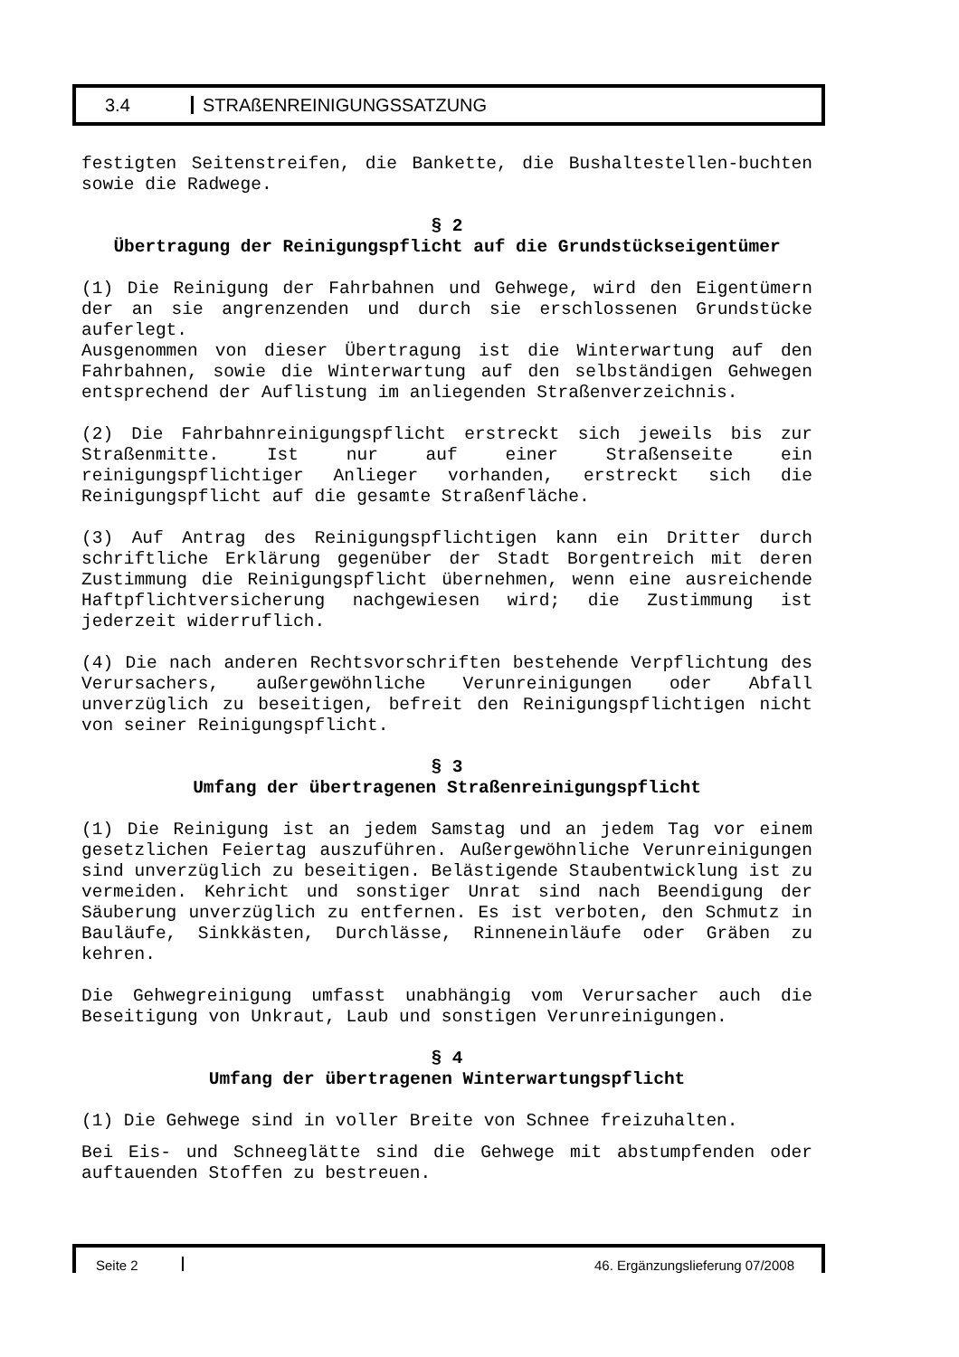3.4 STRAßENREINIGUNGSSATZUNG
festigten Seitenstreifen, die Bankette, die Bushaltestellen-buchten sowie die Radwege.
§ 2
Übertragung der Reinigungspflicht auf die Grundstückseigentümer
(1) Die Reinigung der Fahrbahnen und Gehwege, wird den Eigentümern der an sie angrenzenden und durch sie erschlossenen Grundstücke auferlegt.
Ausgenommen von dieser Übertragung ist die Winterwartung auf den Fahrbahnen, sowie die Winterwartung auf den selbständigen Gehwegen entsprechend der Auflistung im anliegenden Straßenverzeichnis.
(2) Die Fahrbahnreinigungspflicht erstreckt sich jeweils bis zur Straßenmitte. Ist nur auf einer Straßenseite ein reinigungspflichtiger Anlieger vorhanden, erstreckt sich die Reinigungspflicht auf die gesamte Straßenfläche.
(3) Auf Antrag des Reinigungspflichtigen kann ein Dritter durch schriftliche Erklärung gegenüber der Stadt Borgentreich mit deren Zustimmung die Reinigungspflicht übernehmen, wenn eine ausreichende Haftpflichtversicherung nachgewiesen wird; die Zustimmung ist jederzeit widerruflich.
(4) Die nach anderen Rechtsvorschriften bestehende Verpflichtung des Verursachers, außergewöhnliche Verunreinigungen oder Abfall unverzüglich zu beseitigen, befreit den Reinigungspflichtigen nicht von seiner Reinigungspflicht.
§ 3
Umfang der übertragenen Straßenreinigungspflicht
(1) Die Reinigung ist an jedem Samstag und an jedem Tag vor einem gesetzlichen Feiertag auszuführen. Außergewöhnliche Verunreinigungen sind unverzüglich zu beseitigen. Belästigende Staubentwicklung ist zu vermeiden. Kehricht und sonstiger Unrat sind nach Beendigung der Säuberung unverzüglich zu entfernen. Es ist verboten, den Schmutz in Bauläufe, Sinkkästen, Durchlässe, Rinneneinläufe oder Gräben zu kehren.
Die Gehwegreinigung umfasst unabhängig vom Verursacher auch die Beseitigung von Unkraut, Laub und sonstigen Verunreinigungen.
§ 4
Umfang der übertragenen Winterwartungspflicht
(1) Die Gehwege sind in voller Breite von Schnee freizuhalten.
Bei Eis- und Schneeglätte sind die Gehwege mit abstumpfenden oder auftauenden Stoffen zu bestreuen.
Seite 2 46. Ergänzungslieferung 07/2008